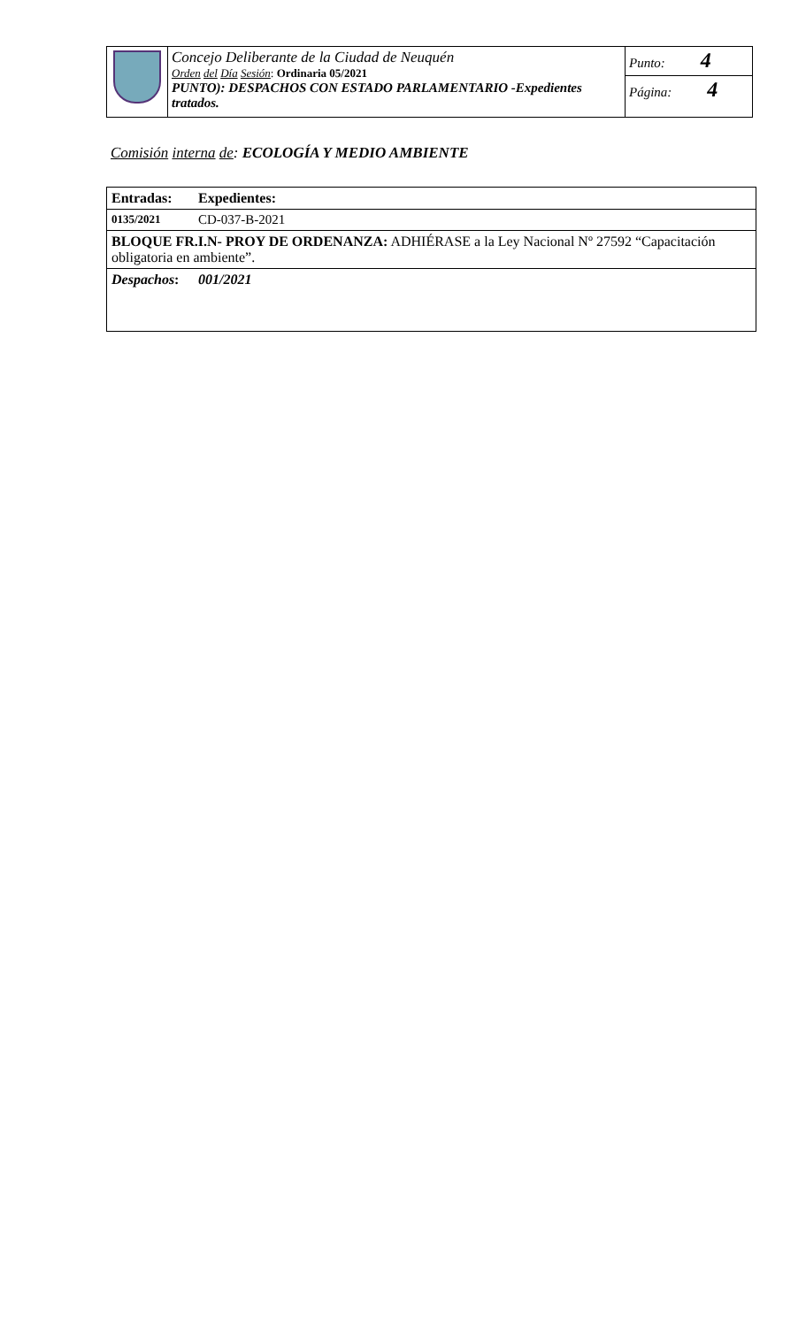| | Concejo Deliberante de la Ciudad de Neuquén Orden del Día Sesión : Ordinaria 05/2021 PUNTO): DESPACHOS CON ESTADO PARLAMENTARIO -Expedientes tratados. | Punto: 4 |
| | | Página: 4 |
Comisión interna de: ECOLOGÍA Y MEDIO AMBIENTE
| Entradas: | Expedientes: |
| 0135/2021 | CD-037-B-2021 |
| BLOQUE FR.I.N- PROY DE ORDENANZA: ADHIÉRASE a la Ley Nacional Nº 27592 “Capacitación obligatoria en ambiente”. | |
| Despachos : | 001/2021 |